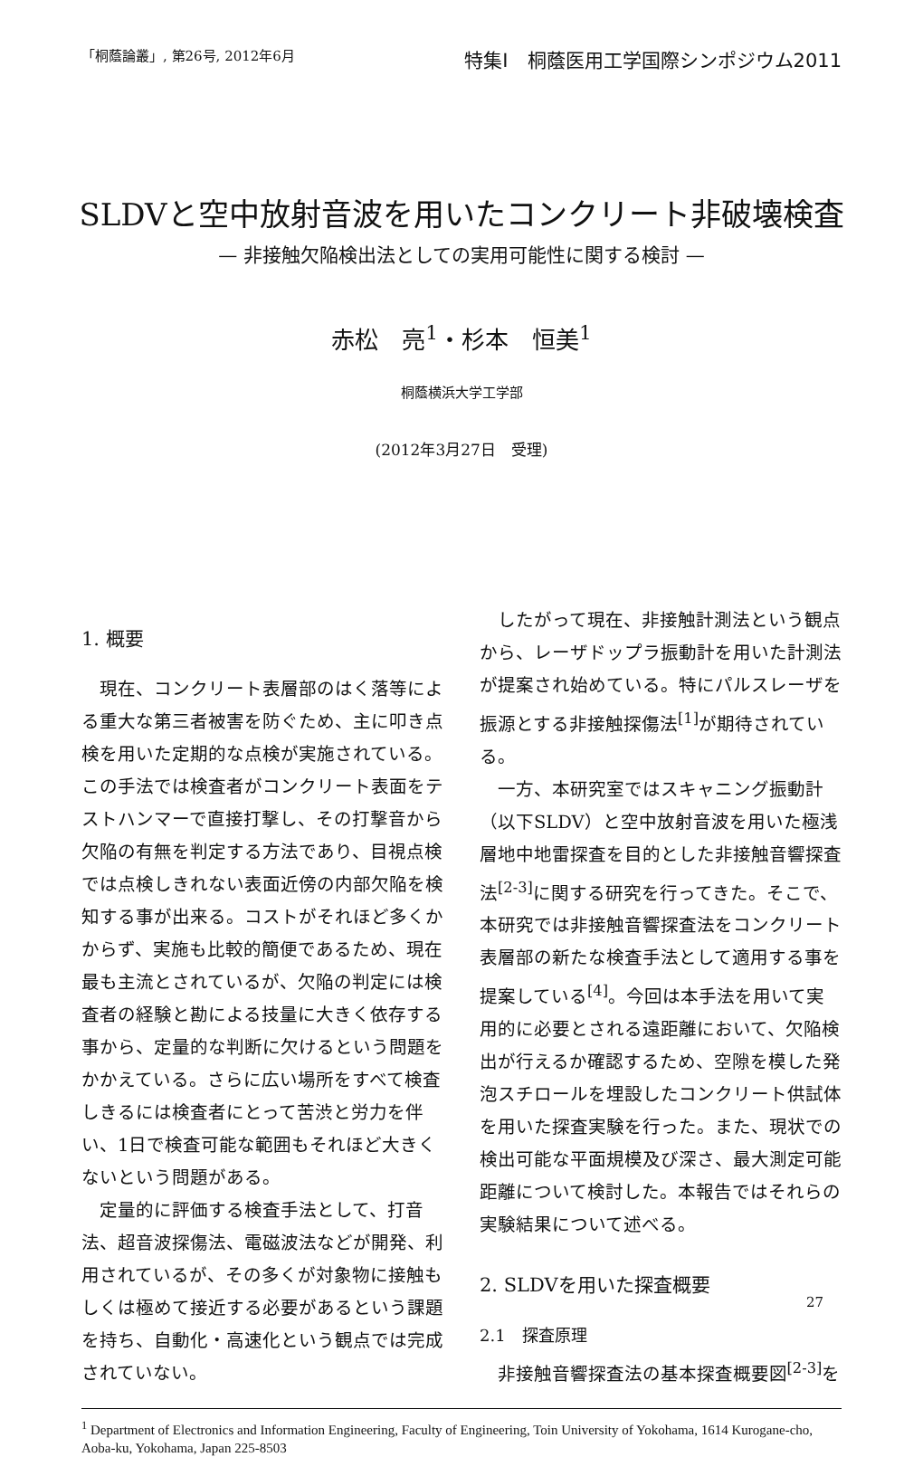「桐蔭論叢」, 第26号, 2012年6月 特集Ⅰ　桐蔭医用工学国際シンポジウム2011
SLDVと空中放射音波を用いたコンクリート非破壊検査
— 非接触欠陥検出法としての実用可能性に関する検討 —
赤松　亮<sup>1</sup>・杉本　恒美<sup>1</sup>
桐蔭横浜大学工学部
(2012年3月27日　受理)
1. 概要
現在、コンクリート表層部のはく落等による重大な第三者被害を防ぐため、主に叩き点検を用いた定期的な点検が実施されている。この手法では検査者がコンクリート表面をテストハンマーで直接打撃し、その打撃音から欠陥の有無を判定する方法であり、目視点検では点検しきれない表面近傍の内部欠陥を検知する事が出来る。コストがそれほど多くかからず、実施も比較的簡便であるため、現在最も主流とされているが、欠陥の判定には検査者の経験と勘による技量に大きく依存する事から、定量的な判断に欠けるという問題をかかえている。さらに広い場所をすべて検査しきるには検査者にとって苦渋と労力を伴い、1日で検査可能な範囲もそれほど大きくないという問題がある。
定量的に評価する検査手法として、打音法、超音波探傷法、電磁波法などが開発、利用されているが、その多くが対象物に接触もしくは極めて接近する必要があるという課題を持ち、自動化・高速化という観点では完成されていない。
したがって現在、非接触計測法という観点から、レーザドップラ振動計を用いた計測法が提案され始めている。特にパルスレーザを振源とする非接触探傷法<sup>[1]</sup>が期待されている。
一方、本研究室ではスキャニング振動計（以下SLDV）と空中放射音波を用いた極浅層地中地雷探査を目的とした非接触音響探査法<sup>[2-3]</sup>に関する研究を行ってきた。そこで、本研究では非接触音響探査法をコンクリート表層部の新たな検査手法として適用する事を提案している<sup>[4]</sup>。今回は本手法を用いて実用的に必要とされる遠距離において、欠陥検出が行えるか確認するため、空隙を模した発泡スチロールを埋設したコンクリート供試体を用いた探査実験を行った。また、現状での検出可能な平面規模及び深さ、最大測定可能距離について検討した。本報告ではそれらの実験結果について述べる。
2. SLDVを用いた探査概要
2.1　探査原理
非接触音響探査法の基本探査概要図<sup>[2-3]</sup>を
<sup>1</sup> Department of Electronics and Information Engineering, Faculty of Engineering, Toin University of Yokohama, 1614 Kurogane-cho, Aoba-ku, Yokohama, Japan 225-8503
27